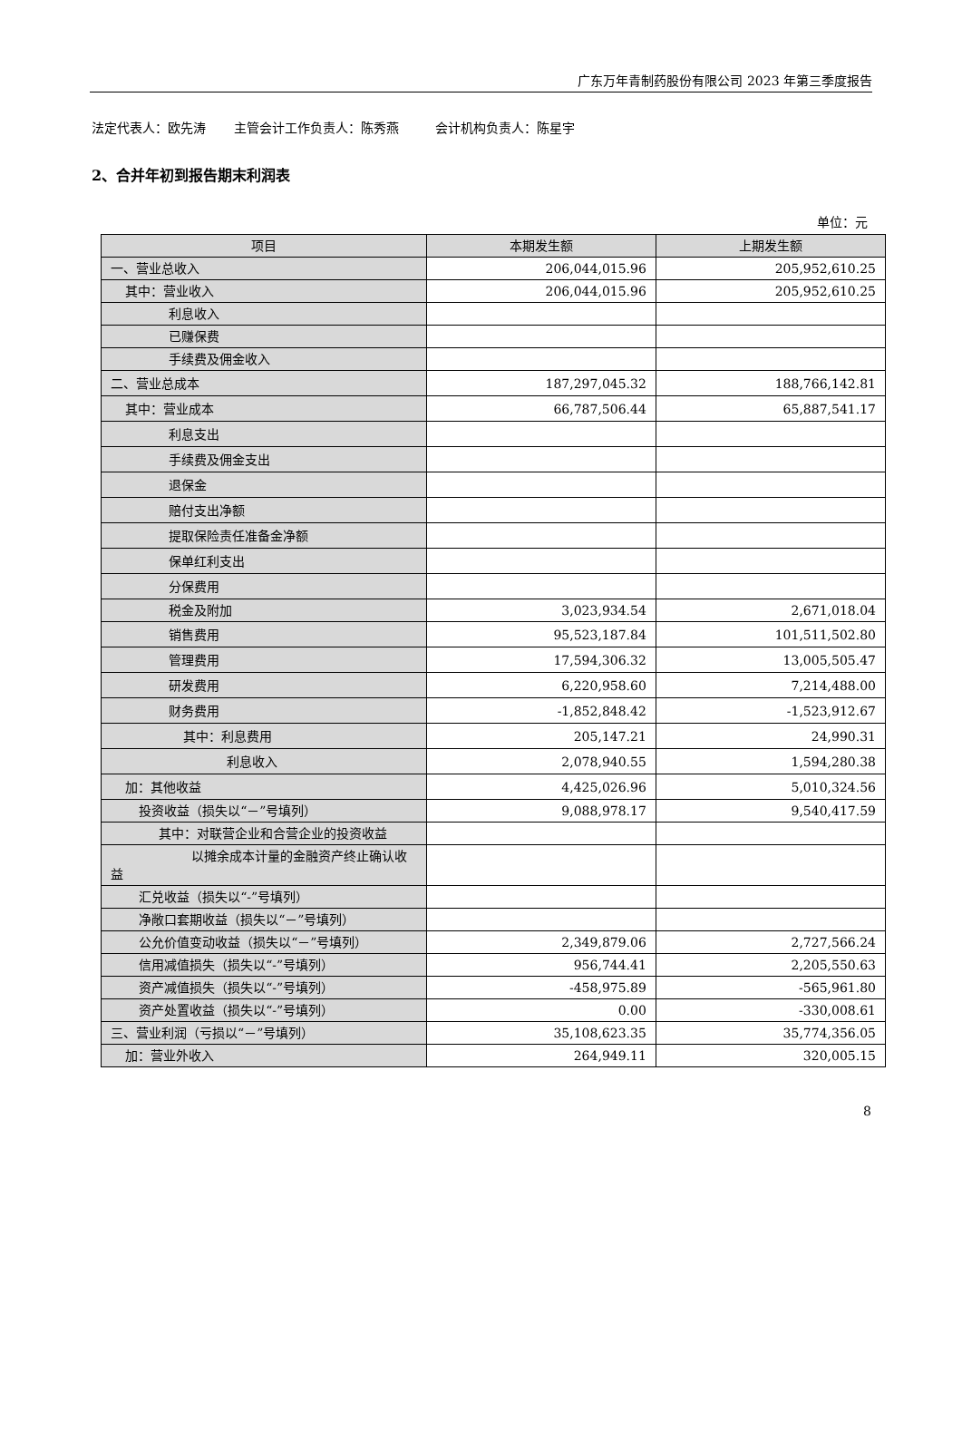广东万年青制药股份有限公司 2023 年第三季度报告
法定代表人：欧先涛 主管会计工作负责人：陈秀燕 会计机构负责人：陈星宇
2、合并年初到报告期末利润表
单位：元
| 项目 | 本期发生额 | 上期发生额 |
| --- | --- | --- |
| 一、营业总收入 | 206,044,015.96 | 205,952,610.25 |
| 其中：营业收入 | 206,044,015.96 | 205,952,610.25 |
| 利息收入 | | |
| 已赚保费 | | |
| 手续费及佣金收入 | | |
| 二、营业总成本 | 187,297,045.32 | 188,766,142.81 |
| 其中：营业成本 | 66,787,506.44 | 65,887,541.17 |
| 利息支出 | | |
| 手续费及佣金支出 | | |
| 退保金 | | |
| 赔付支出净额 | | |
| 提取保险责任准备金净额 | | |
| 保单红利支出 | | |
| 分保费用 | | |
| 税金及附加 | 3,023,934.54 | 2,671,018.04 |
| 销售费用 | 95,523,187.84 | 101,511,502.80 |
| 管理费用 | 17,594,306.32 | 13,005,505.47 |
| 研发费用 | 6,220,958.60 | 7,214,488.00 |
| 财务费用 | -1,852,848.42 | -1,523,912.67 |
| 其中：利息费用 | 205,147.21 | 24,990.31 |
| 利息收入 | 2,078,940.55 | 1,594,280.38 |
| 加：其他收益 | 4,425,026.96 | 5,010,324.56 |
| 投资收益（损失以“－”号填列） | 9,088,978.17 | 9,540,417.59 |
| 其中：对联营企业和合营企业的投资收益 | | |
| 以摊余成本计量的金融资产终止确认收益 | | |
| 汇兑收益（损失以“-”号填列） | | |
| 净敞口套期收益（损失以“－”号填列） | | |
| 公允价值变动收益（损失以“－”号填列） | 2,349,879.06 | 2,727,566.24 |
| 信用减值损失（损失以“-”号填列） | 956,744.41 | 2,205,550.63 |
| 资产减值损失（损失以“-”号填列） | -458,975.89 | -565,961.80 |
| 资产处置收益（损失以“-”号填列） | 0.00 | -330,008.61 |
| 三、营业利润（亏损以“－”号填列） | 35,108,623.35 | 35,774,356.05 |
| 加：营业外收入 | 264,949.11 | 320,005.15 |
8